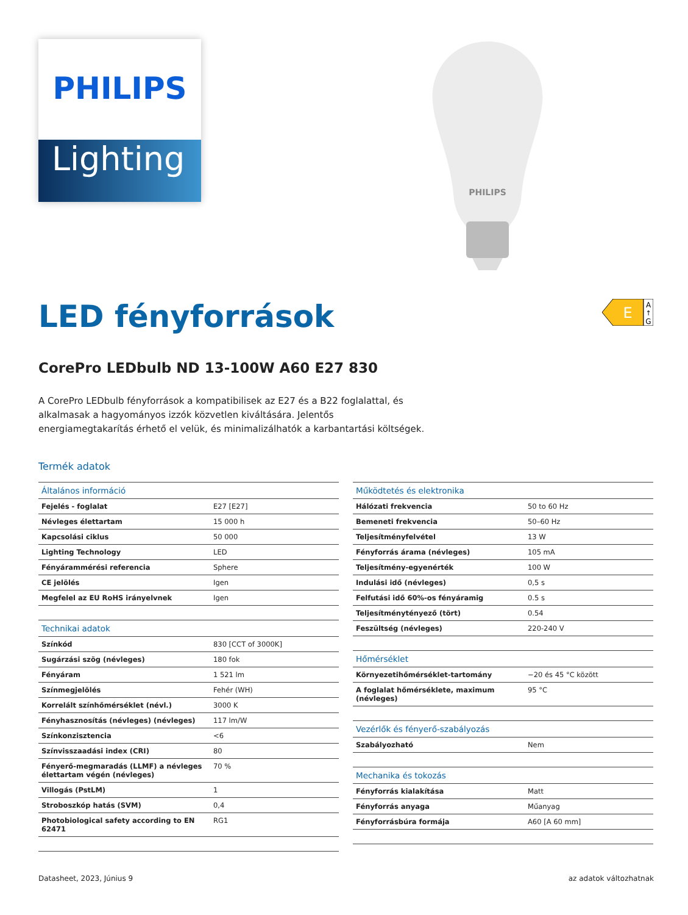PHILIPS
Lighting
PHILIPS
LED fényforrások
E
A
↑
G
CorePro LEDbulb ND 13-100W A60 E27 830
A CorePro LEDbulb fényforrások a kompatibilisek az E27 és a B22 foglalattal, és alkalmasak a hagyományos izzók közvetlen kiváltására. Jelentős energiamegtakarítás érhető el velük, és minimalizálhatók a karbantartási költségek.
Termék adatok
| Általános információ | |
| --- | --- |
| Fejelés - foglalat | E27 [E27] |
| Névleges élettartam | 15 000 h |
| Kapcsolási ciklus | 50 000 |
| Lighting Technology | LED |
| Fényárammérési referencia | Sphere |
| CE jelölés | Igen |
| Megfelel az EU RoHS irányelvnek | Igen |
| Technikai adatok | |
| Színkód | 830 [CCT of 3000K] |
| Sugárzási szög (névleges) | 180 fok |
| Fényáram | 1 521 lm |
| Színmegjelölés | Fehér (WH) |
| Korrelált színhőmérséklet (névl.) | 3000 K |
| Fényhasznosítás (névleges) (névleges) | 117 lm/W |
| Színkonzisztencia | <6 |
| Színvisszaadási index (CRI) | 80 |
| Fényerő-megmaradás (LLMF) a névleges élettartam végén (névleges) | 70 % |
| Villogás (PstLM) | 1 |
| Stroboszkóp hatás (SVM) | 0,4 |
| Photobiological safety according to EN 62471 | RG1 |
| Működtetés és elektronika | |
| --- | --- |
| Hálózati frekvencia | 50 to 60 Hz |
| Bemeneti frekvencia | 50–60 Hz |
| Teljesítményfelvétel | 13 W |
| Fényforrás árama (névleges) | 105 mA |
| Teljesítmény-egyenérték | 100 W |
| Indulási idő (névleges) | 0,5 s |
| Felfutási idő 60%-os fényáramig | 0.5 s |
| Teljesítménytényező (tört) | 0.54 |
| Feszültség (névleges) | 220-240 V |
| Hőmérséklet | |
| Környezetihőmérséklet-tartomány | −20 és 45 °C között |
| A foglalat hőmérséklete, maximum (névleges) | 95 °C |
| Vezérlők és fényerő-szabályozás | |
| Szabályozható | Nem |
| Mechanika és tokozás | |
| Fényforrás kialakítása | Matt |
| Fényforrás anyaga | Műanyag |
| Fényforrásbúra formája | A60 [A 60 mm] |
Datasheet, 2023, Június 9 az adatok változhatnak